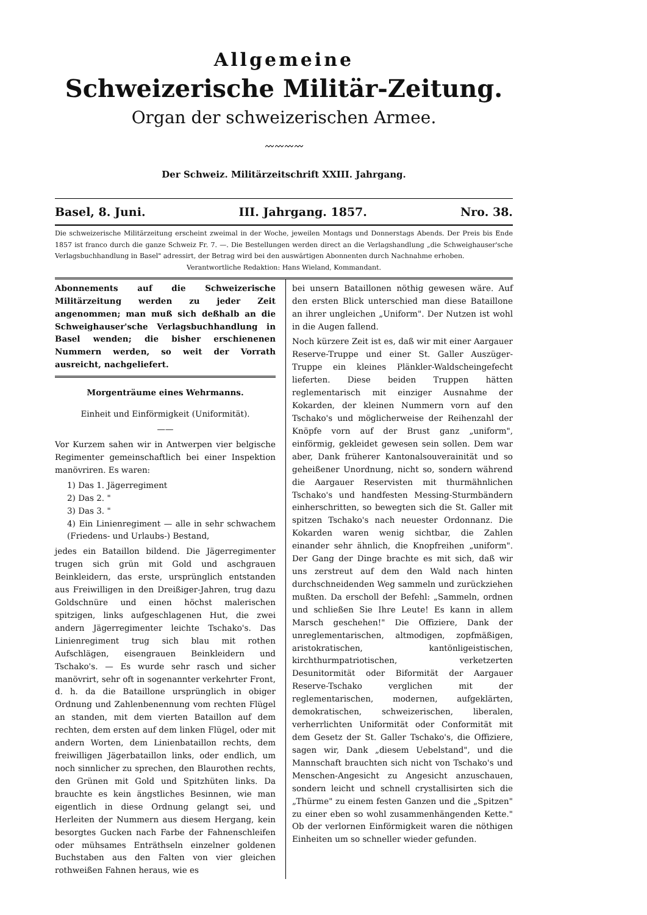Allgemeine
Schweizerische Militär-Zeitung.
Organ der schweizerischen Armee.
〰〰〰〰
Der Schweiz. Militärzeitschrift XXIII. Jahrgang.
Basel, 8. Juni. III. Jahrgang. 1857. Nro. 38.
Die schweizerische Militärzeitung erscheint zweimal in der Woche, jeweilen Montags und Donnerstags Abends. Der Preis bis Ende 1857 ist franco durch die ganze Schweiz Fr. 7. —. Die Bestellungen werden direct an die Verlagshandlung „die Schweighauser'sche Verlagsbuchhandlung in Basel" adressirt, der Betrag wird bei den auswärtigen Abonnenten durch Nachnahme erhoben.
Verantwortliche Redaktion: Hans Wieland, Kommandant.
Abonnements auf die Schweizerische Militärzeitung werden zu jeder Zeit angenommen; man muß sich deßhalb an die Schweighauser'sche Verlagsbuchhandlung in Basel wenden; die bisher erschienenen Nummern werden, so weit der Vorrath ausreicht, nachgeliefert.
Morgenträume eines Wehrmanns.
Einheit und Einförmigkeit (Uniformität).
——
Vor Kurzem sahen wir in Antwerpen vier belgische Regimenter gemeinschaftlich bei einer Inspektion manövriren. Es waren:
1) Das 1. Jägerregiment
2) Das 2. "
3) Das 3. "
4) Ein Linienregiment — alle in sehr schwachem (Friedens- und Urlaubs-) Bestand,
jedes ein Bataillon bildend. Die Jägerregimenter trugen sich grün mit Gold und aschgrauen Beinkleidern, das erste, ursprünglich entstanden aus Freiwilligen in den Dreißiger-Jahren, trug dazu Goldschnüre und einen höchst malerischen spitzigen, links aufgeschlagenen Hut, die zwei andern Jägerregimenter leichte Tschako's. Das Linienregiment trug sich blau mit rothen Aufschlägen, eisengrauen Beinkleidern und Tschako's. — Es wurde sehr rasch und sicher manövrirt, sehr oft in sogenannter verkehrter Front, d. h. da die Bataillone ursprünglich in obiger Ordnung und Zahlenbenennung vom rechten Flügel an standen, mit dem vierten Bataillon auf dem rechten, dem ersten auf dem linken Flügel, oder mit andern Worten, dem Linienbataillon rechts, dem freiwilligen Jägerbataillon links, oder endlich, um noch sinnlicher zu sprechen, den Blaurothen rechts, den Grünen mit Gold und Spitzhüten links. Da brauchte es kein ängstliches Besinnen, wie man eigentlich in diese Ordnung gelangt sei, und Herleiten der Nummern aus diesem Hergang, kein besorgtes Gucken nach Farbe der Fahnenschleifen oder mühsames Enträthseln einzelner goldenen Buchstaben aus den Falten von vier gleichen rothweißen Fahnen heraus, wie es
bei unsern Bataillonen nöthig gewesen wäre. Auf den ersten Blick unterschied man diese Bataillone an ihrer ungleichen „Uniform". Der Nutzen ist wohl in die Augen fallend.
Noch kürzere Zeit ist es, daß wir mit einer Aargauer Reserve-Truppe und einer St. Galler Auszüger-Truppe ein kleines Plänkler-Waldscheingefecht lieferten. Diese beiden Truppen hätten reglementarisch mit einziger Ausnahme der Kokarden, der kleinen Nummern vorn auf den Tschako's und möglicherweise der Reihenzahl der Knöpfe vorn auf der Brust ganz „uniform", einförmig, gekleidet gewesen sein sollen. Dem war aber, Dank früherer Kantonalsouverainität und so geheißener Unordnung, nicht so, sondern während die Aargauer Reservisten mit thurmähnlichen Tschako's und handfesten Messing-Sturmbändern einherschritten, so bewegten sich die St. Galler mit spitzen Tschako's nach neuester Ordonnanz. Die Kokarden waren wenig sichtbar, die Zahlen einander sehr ähnlich, die Knopfreihen „uniform". Der Gang der Dinge brachte es mit sich, daß wir uns zerstreut auf dem den Wald nach hinten durchschneidenden Weg sammeln und zurückziehen mußten. Da erscholl der Befehl: „Sammeln, ordnen und schließen Sie Ihre Leute! Es kann in allem Marsch geschehen!" Die Offiziere, Dank der unreglementarischen, altmodigen, zopfmäßigen, aristokratischen, kantönligeistischen, kirchthurmpatriotischen, verketzerten Desunitormität oder Biformität der Aargauer Reserve-Tschako verglichen mit der reglementarischen, modernen, aufgeklärten, demokratischen, schweizerischen, liberalen, verherrlichten Uniformität oder Conformität mit dem Gesetz der St. Galler Tschako's, die Offiziere, sagen wir, Dank „diesem Uebelstand", und die Mannschaft brauchten sich nicht von Tschako's und Menschen-Angesicht zu Angesicht anzuschauen, sondern leicht und schnell crystallisirten sich die „Thürme" zu einem festen Ganzen und die „Spitzen" zu einer eben so wohl zusammenhängenden Kette." Ob der verlornen Einförmigkeit waren die nöthigen Einheiten um so schneller wieder gefunden.